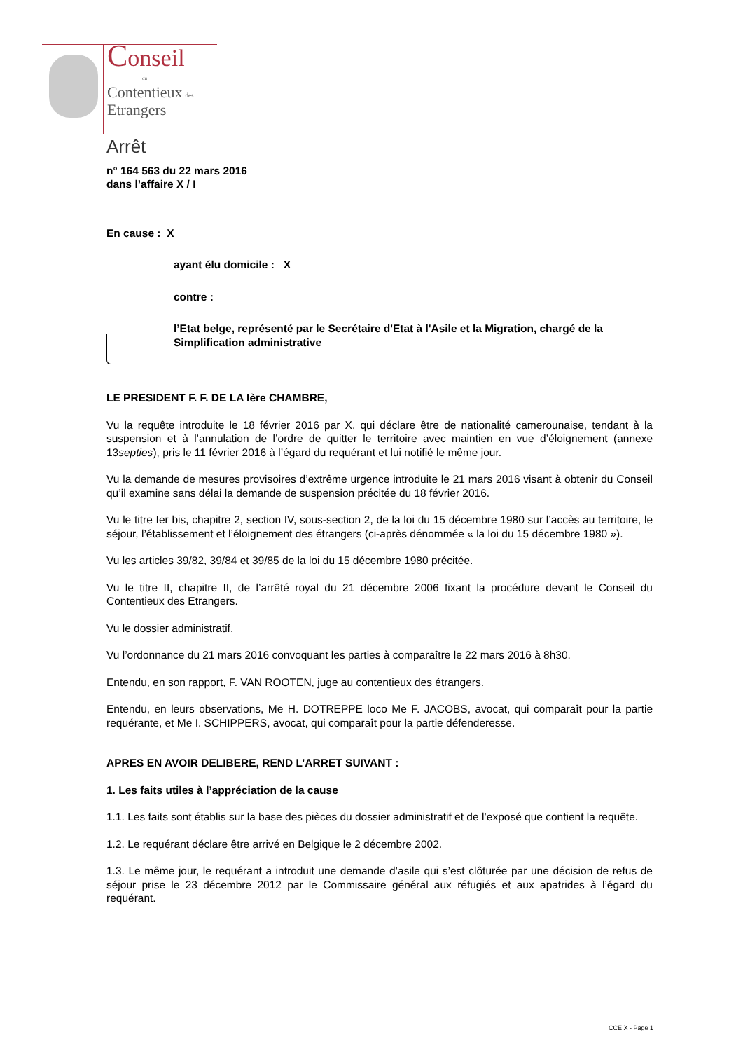Conseil
du
Contentieux des
Etrangers
Arrêt
n° 164 563 du 22 mars 2016
dans l’affaire X / I
En cause : X
ayant élu domicile : X
contre :
l’Etat belge, représenté par le Secrétaire d'Etat à l'Asile et la Migration, chargé de la Simplification administrative
LE PRESIDENT F. F. DE LA Ière CHAMBRE,
Vu la requête introduite le 18 février 2016 par X, qui déclare être de nationalité camerounaise, tendant à la suspension et à l’annulation de l’ordre de quitter le territoire avec maintien en vue d’éloignement (annexe 13septies), pris le 11 février 2016 à l’égard du requérant et lui notifié le même jour.
Vu la demande de mesures provisoires d’extrême urgence introduite le 21 mars 2016 visant à obtenir du Conseil qu’il examine sans délai la demande de suspension précitée du 18 février 2016.
Vu le titre Ier bis, chapitre 2, section IV, sous-section 2, de la loi du 15 décembre 1980 sur l’accès au territoire, le séjour, l’établissement et l’éloignement des étrangers (ci-après dénommée « la loi du 15 décembre 1980 »).
Vu les articles 39/82, 39/84 et 39/85 de la loi du 15 décembre 1980 précitée.
Vu le titre II, chapitre II, de l’arrêté royal du 21 décembre 2006 fixant la procédure devant le Conseil du Contentieux des Etrangers.
Vu le dossier administratif.
Vu l’ordonnance du 21 mars 2016 convoquant les parties à comparaître le 22 mars 2016 à 8h30.
Entendu, en son rapport, F. VAN ROOTEN, juge au contentieux des étrangers.
Entendu, en leurs observations, Me H. DOTREPPE loco Me F. JACOBS, avocat, qui comparaît pour la partie requérante, et Me I. SCHIPPERS, avocat, qui comparaît pour la partie défenderesse.
APRES EN AVOIR DELIBERE, REND L’ARRET SUIVANT :
1. Les faits utiles à l’appréciation de la cause
1.1. Les faits sont établis sur la base des pièces du dossier administratif et de l’exposé que contient la requête.
1.2. Le requérant déclare être arrivé en Belgique le 2 décembre 2002.
1.3. Le même jour, le requérant a introduit une demande d’asile qui s’est clôturée par une décision de refus de séjour prise le 23 décembre 2012 par le Commissaire général aux réfugiés et aux apatrides à l’égard du requérant.
CCE X - Page 1